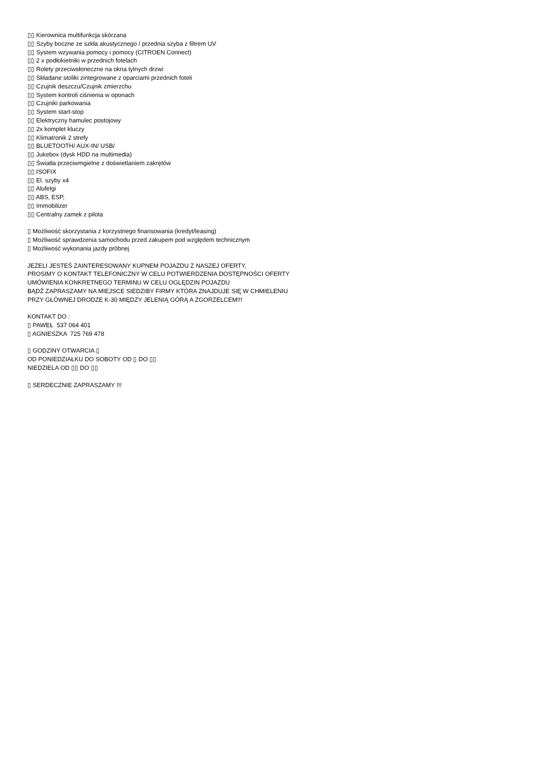▯▯ Kierownica multifunkcja skórzana
▯▯ Szyby boczne ze szkła akustycznego / przednia szyba z filtrem UV
▯▯ System wzywania pomocy i pomocy (CITROEN Connect)
▯▯ 2 x podłokietniki w przednich fotelach
▯▯ Rolety przeciwsłoneczne na okna tylnych drzwi
▯▯ Składane stoliki zintegrowane z oparciami przednich foteli
▯▯ Czujnik deszczu/Czujnik zmierzchu
▯▯ System kontroli ciśnienia w oponach
▯▯ Czujniki parkowania
▯▯ System start-stop
▯▯ Elektryczny hamulec postojowy
▯▯ 2x komplet kluczy
▯▯ Klimatronik 2 strefy
▯▯ BLUETOOTH/ AUX-IN/ USB/
▯▯ Jukebox (dysk HDD na multimedia)
▯▯ Światła przeciwmgielne z doświetlaniem zakrętów
▯▯ ISOFIX
▯▯ El. szyby x4
▯▯ Alufelgi
▯▯ ABS, ESP,
▯▯ Immobilizer
▯▯ Centralny zamek z pilota
▯ Możliwość skorzystania z korzystnego finansowania (kredyt/leasing)
▯ Możliwość sprawdzenia samochodu przed zakupem pod względem technicznym
▯ Możliwość wykonania jazdy próbnej
JEŻELI JESTEŚ ZAINTERESOWANY KUPNEM POJAZDU Z NASZEJ OFERTY,
PROSIMY O KONTAKT TELEFONICZNY W CELU POTWIERDZENIA DOSTĘPNOŚCI OFERTY
UMÓWIENIA KONKRETNEGO TERMINU W CELU OGLĘDZIN POJAZDU
BĄDŹ ZAPRASZAMY NA MIEJSCE SIEDZIBY FIRMY KTÓRA ZNAJDUJE SIĘ W CHMIELENIU
PRZY GŁÓWNEJ DRODZE K-30 MIĘDZY JELENIĄ GÓRĄ A ZGORZELCEM!!!
KONTAKT DO :
▯ PAWEŁ 537 064 401
▯ AGNIESZKA 725 769 478
▯ GODZINY OTWARCIA ▯
OD PONIEDZIAŁKU DO SOBOTY OD ▯ DO ▯▯
NIEDZIELA OD ▯▯ DO ▯▯
▯ SERDECZNIE ZAPRASZAMY !!!